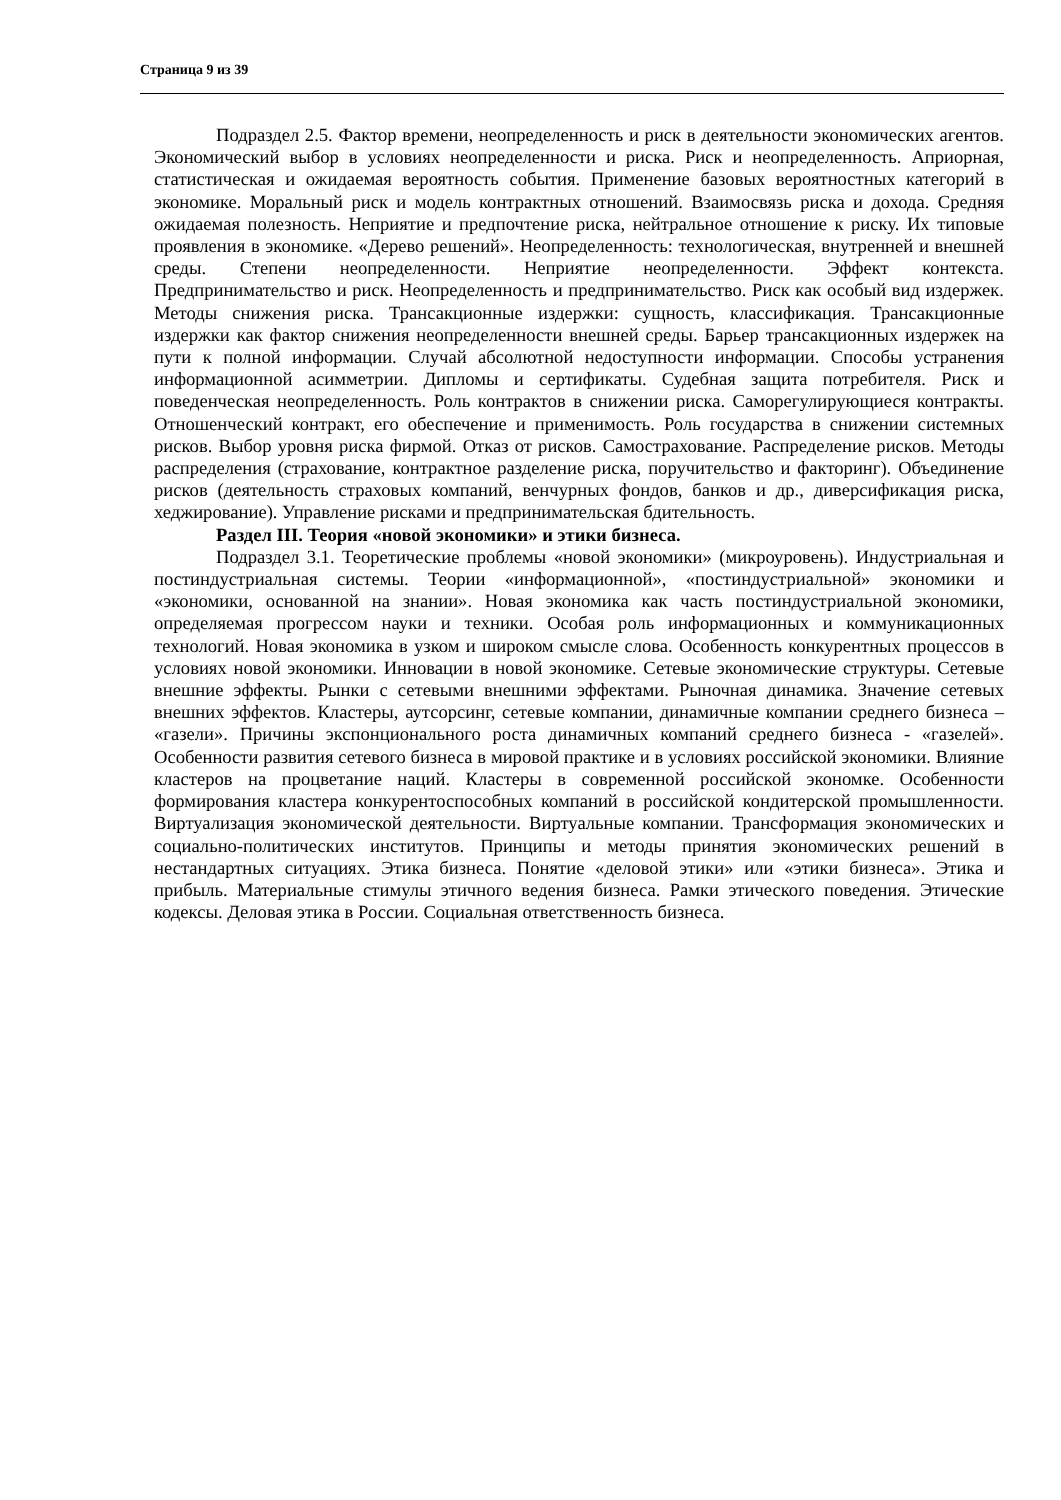Страница 9 из 39
Подраздел 2.5. Фактор времени, неопределенность и риск в деятельности экономических агентов. Экономический выбор в условиях неопределенности и риска. Риск и неопределенность. Априорная, статистическая и ожидаемая вероятность события. Применение базовых вероятностных категорий в экономике. Моральный риск и модель контрактных отношений. Взаимосвязь риска и дохода. Средняя ожидаемая полезность. Неприятие и предпочтение риска, нейтральное отношение к риску. Их типовые проявления в экономике. «Дерево решений». Неопределенность: технологическая, внутренней и внешней среды. Степени неопределенности. Неприятие неопределенности. Эффект контекста. Предпринимательство и риск. Неопределенность и предпринимательство. Риск как особый вид издержек. Методы снижения риска. Трансакционные издержки: сущность, классификация. Трансакционные издержки как фактор снижения неопределенности внешней среды. Барьер трансакционных издержек на пути к полной информации. Случай абсолютной недоступности информации. Способы устранения информационной асимметрии. Дипломы и сертификаты. Судебная защита потребителя. Риск и поведенческая неопределенность. Роль контрактов в снижении риска. Саморегулирующиеся контракты. Отношенческий контракт, его обеспечение и применимость. Роль государства в снижении системных рисков. Выбор уровня риска фирмой. Отказ от рисков. Самострахование. Распределение рисков. Методы распределения (страхование, контрактное разделение риска, поручительство и факторинг). Объединение рисков (деятельность страховых компаний, венчурных фондов, банков и др., диверсификация риска, хеджирование). Управление рисками и предпринимательская бдительность.
Раздел III. Теория «новой экономики» и этики бизнеса.
Подраздел 3.1. Теоретические проблемы «новой экономики» (микроуровень). Индустриальная и постиндустриальная системы. Теории «информационной», «постиндустриальной» экономики и «экономики, основанной на знании». Новая экономика как часть постиндустриальной экономики, определяемая прогрессом науки и техники. Особая роль информационных и коммуникационных технологий. Новая экономика в узком и широком смысле слова. Особенность конкурентных процессов в условиях новой экономики. Инновации в новой экономике. Сетевые экономические структуры. Сетевые внешние эффекты. Рынки с сетевыми внешними эффектами. Рыночная динамика. Значение сетевых внешних эффектов. Кластеры, аутсорсинг, сетевые компании, динамичные компании среднего бизнеса – «газели». Причины экспонционального роста динамичных компаний среднего бизнеса - «газелей». Особенности развития сетевого бизнеса в мировой практике и в условиях российской экономики. Влияние кластеров на процветание наций. Кластеры в современной российской экономке. Особенности формирования кластера конкурентоспособных компаний в российской кондитерской промышленности. Виртуализация экономической деятельности. Виртуальные компании. Трансформация экономических и социально-политических институтов. Принципы и методы принятия экономических решений в нестандартных ситуациях. Этика бизнеса. Понятие «деловой этики» или «этики бизнеса». Этика и прибыль. Материальные стимулы этичного ведения бизнеса. Рамки этического поведения. Этические кодексы. Деловая этика в России. Социальная ответственность бизнеса.